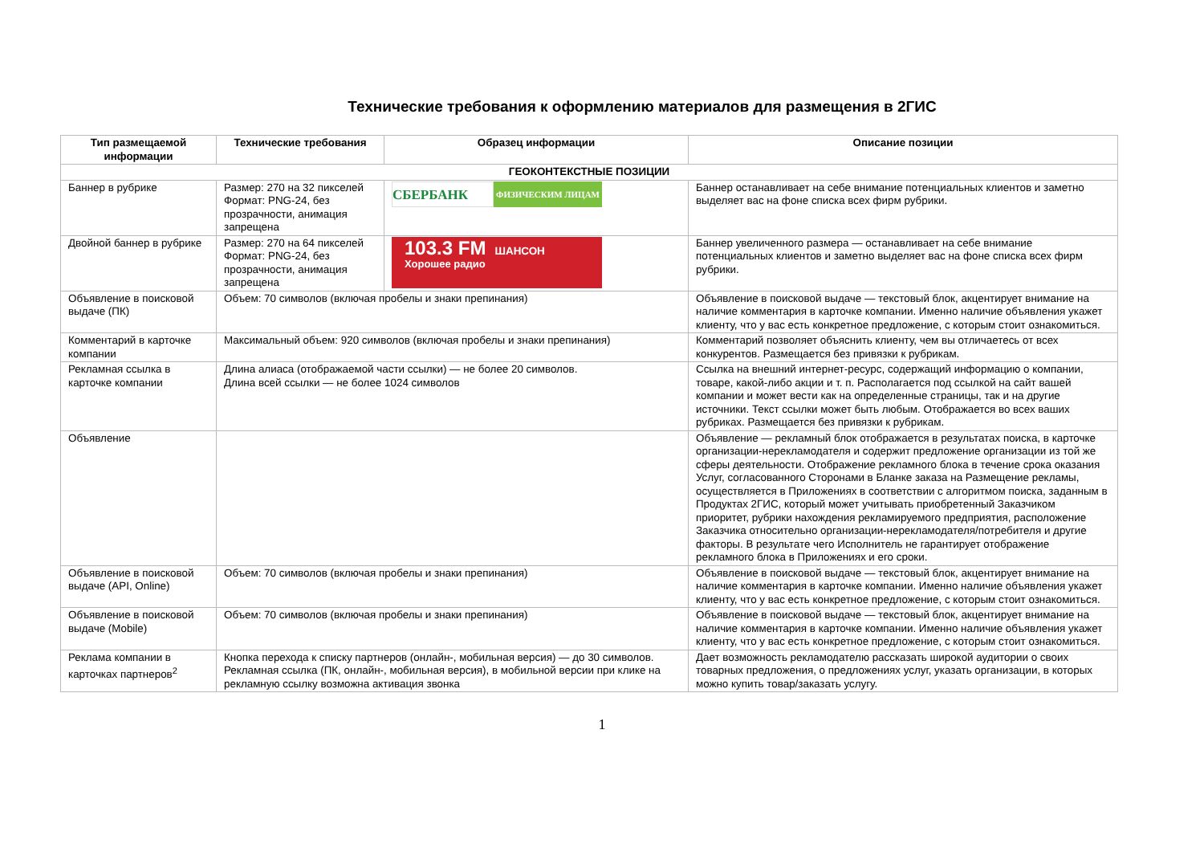Технические требования к оформлению материалов для размещения в 2ГИС
| Тип размещаемой информации | Технические требования | Образец информации | Описание позиции |
| --- | --- | --- | --- |
| ГЕОКОНТЕКСТНЫЕ ПОЗИЦИИ | | | |
| Баннер в рубрике | Размер: 270 на 32 пикселей Формат: PNG-24, без прозрачности, анимация запрещена | СБЕРБАНК ФИЗИЧЕСКИМ ЛИЦАМ | Баннер останавливает на себе внимание потенциальных клиентов и заметно выделяет вас на фоне списка всех фирм рубрики. |
| Двойной баннер в рубрике | Размер: 270 на 64 пикселей Формат: PNG-24, без прозрачности, анимация запрещена | 103.3 FM ШАНСОН Хорошее радио | Баннер увеличенного размера — останавливает на себе внимание потенциальных клиентов и заметно выделяет вас на фоне списка всех фирм рубрики. |
| Объявление в поисковой выдаче (ПК) | Объем: 70 символов (включая пробелы и знаки препинания) | | Объявление в поисковой выдаче — текстовый блок, акцентирует внимание на наличие комментария в карточке компании. Именно наличие объявления укажет клиенту, что у вас есть конкретное предложение, с которым стоит ознакомиться. |
| Комментарий в карточке компании | Максимальный объем: 920 символов (включая пробелы и знаки препинания) | | Комментарий позволяет объяснить клиенту, чем вы отличаетесь от всех конкурентов. Размещается без привязки к рубрикам. |
| Рекламная ссылка в карточке компании | Длина алиаса (отображаемой части ссылки) — не более 20 символов. Длина всей ссылки — не более 1024 символов | | Ссылка на внешний интернет-ресурс, содержащий информацию о компании, товаре, какой-либо акции и т. п. Располагается под ссылкой на сайт вашей компании и может вести как на определенные страницы, так и на другие источники. Текст ссылки может быть любым. Отображается во всех ваших рубриках. Размещается без привязки к рубрикам. |
| Объявление | | | Объявление — рекламный блок отображается в результатах поиска, в карточке организации-нерекламодателя и содержит предложение организации из той же сферы деятельности. Отображение рекламного блока в течение срока оказания Услуг, согласованного Сторонами в Бланке заказа на Размещение рекламы, осуществляется в Приложениях в соответствии с алгоритмом поиска, заданным в Продуктах 2ГИС, который может учитывать приобретенный Заказчиком приоритет, рубрики нахождения рекламируемого предприятия, расположение Заказчика относительно организации-нерекламодателя/потребителя и другие факторы. В результате чего Исполнитель не гарантирует отображение рекламного блока в Приложениях и его сроки. |
| Объявление в поисковой выдаче (API, Online) | Объем: 70 символов (включая пробелы и знаки препинания) | | Объявление в поисковой выдаче — текстовый блок, акцентирует внимание на наличие комментария в карточке компании. Именно наличие объявления укажет клиенту, что у вас есть конкретное предложение, с которым стоит ознакомиться. |
| Объявление в поисковой выдаче (Mobile) | Объем: 70 символов (включая пробелы и знаки препинания) | | Объявление в поисковой выдаче — текстовый блок, акцентирует внимание на наличие комментария в карточке компании. Именно наличие объявления укажет клиенту, что у вас есть конкретное предложение, с которым стоит ознакомиться. |
| Реклама компании в карточках партнеров<sup>2</sup> | Кнопка перехода к списку партнеров (онлайн-, мобильная версия) — до 30 символов. Рекламная ссылка (ПК, онлайн-, мобильная версия), в мобильной версии при клике на рекламную ссылку возможна активация звонка | | Дает возможность рекламодателю рассказать широкой аудитории о своих товарных предложения, о предложениях услуг, указать организации, в которых можно купить товар/заказать услугу. |
1